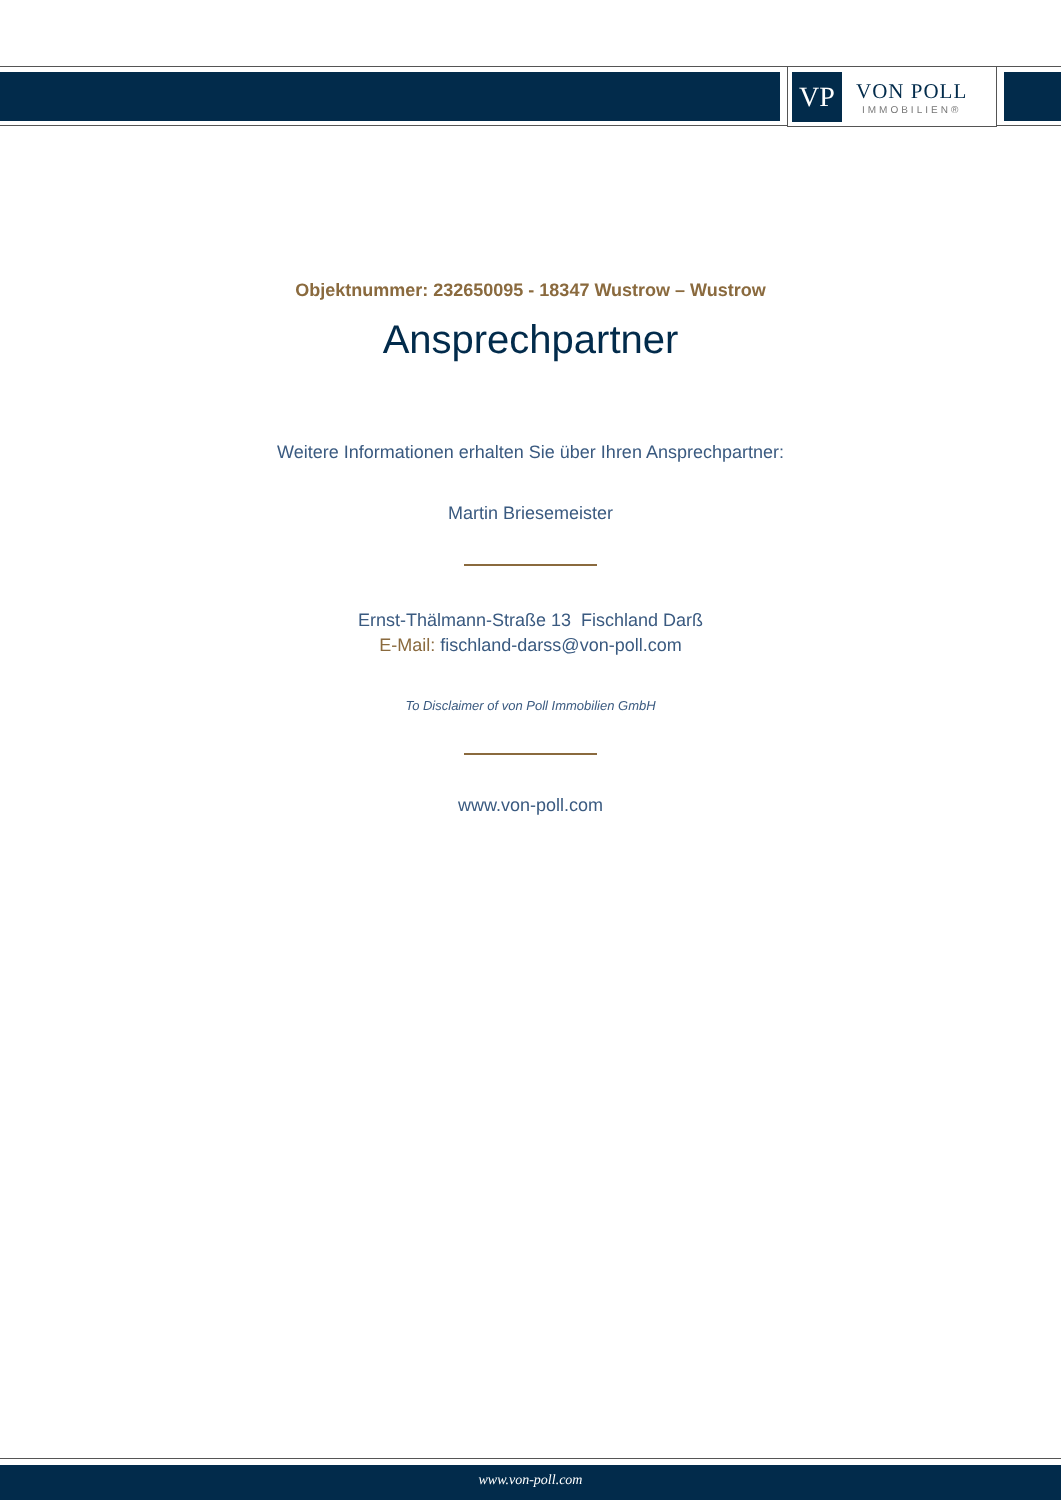VP
VON POLL
IMMOBILIEN®
Objektnummer: 232650095 - 18347 Wustrow – Wustrow
Ansprechpartner
Weitere Informationen erhalten Sie über Ihren Ansprechpartner:
Martin Briesemeister
Ernst-Thälmann-Straße 13 Fischland Darß
E-Mail: fischland-darss@von-poll.com
To Disclaimer of von Poll Immobilien GmbH
www.von-poll.com
www.von-poll.com